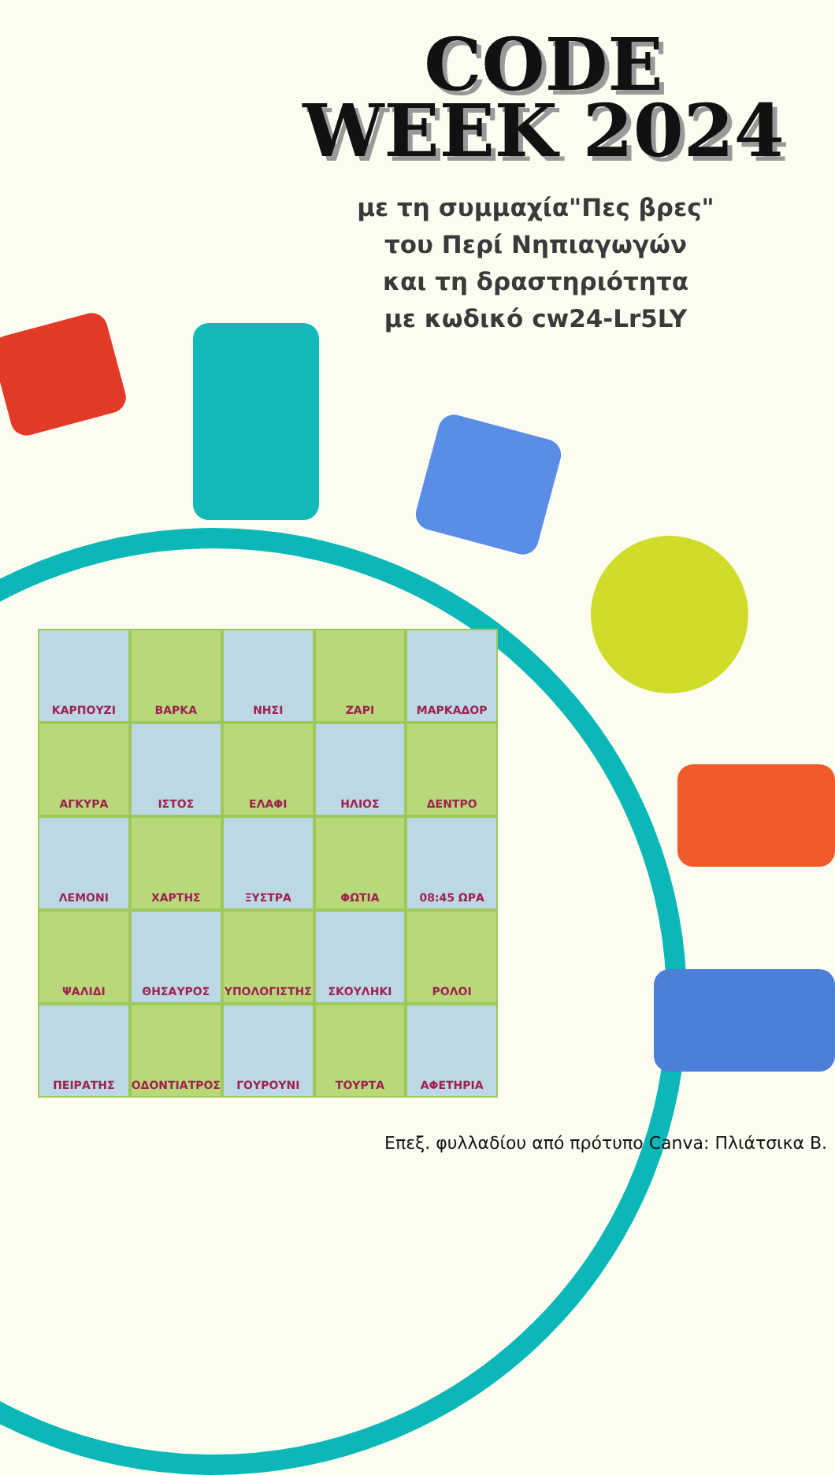CODE
WEEK 2024
με τη συμμαχία"Πες βρες"
του Περί Νηπιαγωγών
και τη δραστηριότητα
με κωδικό cw24-Lr5LY
ΚΑΡΠΟΥΖΙ
ΒΑΡΚΑ
ΝΗΣΙ
ΖΑΡΙ
ΜΑΡΚΑΔΟΡ
ΑΓΚΥΡΑ
ΙΣΤΟΣ
ΕΛΑΦΙ
ΗΛΙΟΣ
ΔΕΝΤΡΟ
ΛΕΜΟΝΙ
ΧΑΡΤΗΣ
ΞΥΣΤΡΑ
ΦΩΤΙΑ
08:45 ΩΡΑ
ΨΑΛΙΔΙ
ΘΗΣΑΥΡΟΣ
ΥΠΟΛΟΓΙΣΤΗΣ
ΣΚΟΥΛΗΚΙ
ΡΟΛΟΙ
ΠΕΙΡΑΤΗΣ
ΟΔΟΝΤΙΑΤΡΟΣ
ΓΟΥΡΟΥΝΙ
ΤΟΥΡΤΑ
ΑΦΕΤΗΡΙΑ
Επεξ. φυλλαδίου από πρότυπο Canva: Πλιάτσικα Β.